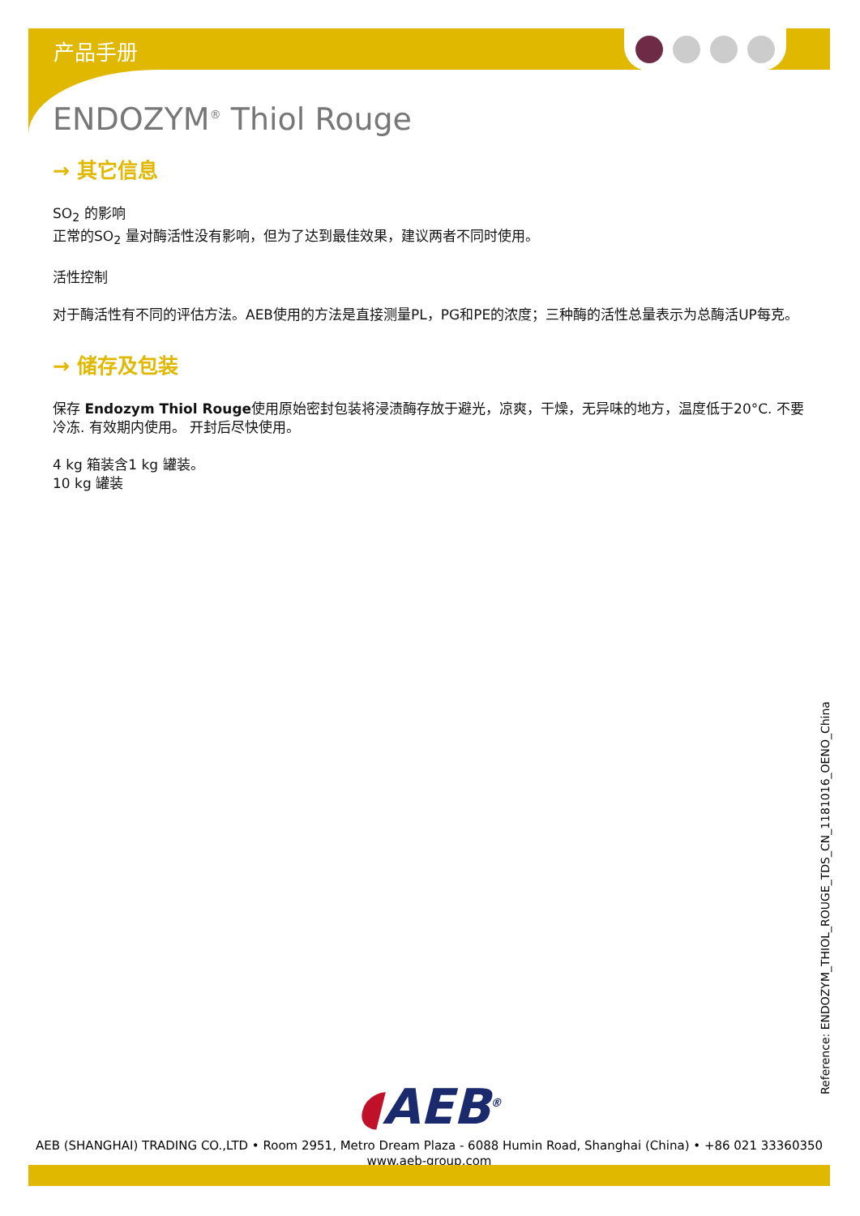产品手册
ENDOZYM<sup>®</sup> Thiol Rouge
→ 其它信息
SO<sub>2</sub> 的影响
正常的SO<sub>2</sub> 量对酶活性没有影响，但为了达到最佳效果，建议两者不同时使用。
活性控制
对于酶活性有不同的评估方法。AEB使用的方法是直接测量PL，PG和PE的浓度；三种酶的活性总量表示为总酶活UP每克。
→ 储存及包装
保存 Endozym Thiol Rouge使用原始密封包装将浸渍酶存放于避光，凉爽，干燥，无异味的地方，温度低于20°C. 不要冷冻. 有效期内使用。 开封后尽快使用。
4 kg 箱装含1 kg 罐装。
10 kg 罐装
Reference: ENDOZYM_THIOL_ROUGE_TDS_CN_1181016_OENO_China
◖AEB<sup>®</sup>
AEB (SHANGHAI) TRADING CO.,LTD • Room 2951, Metro Dream Plaza - 6088 Humin Road, Shanghai (China) • +86 021 33360350
www.aeb-group.com